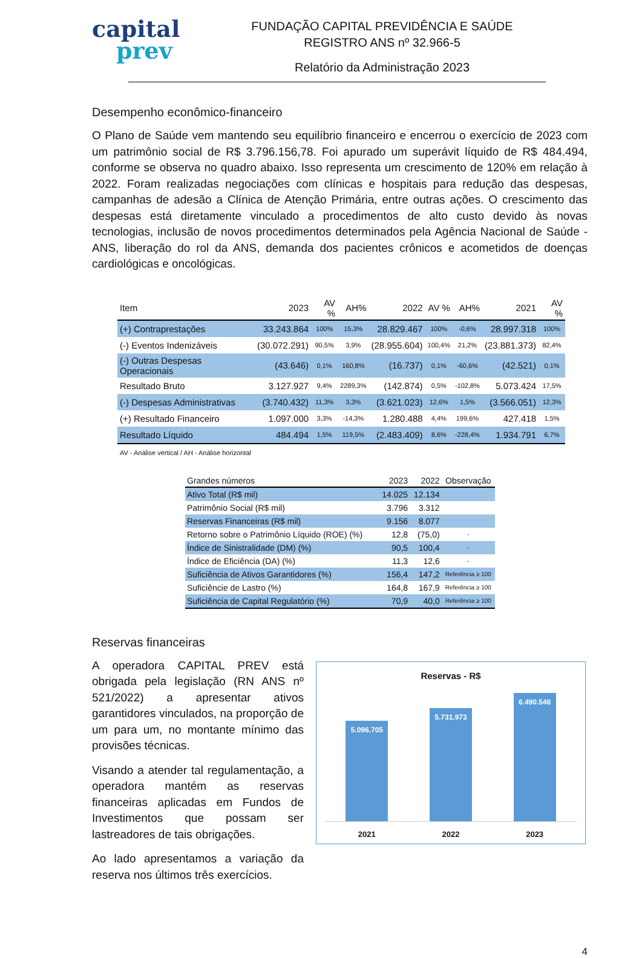capital
prev
FUNDAÇÃO CAPITAL PREVIDÊNCIA E SAÚDE
REGISTRO ANS nº 32.966-5
Relatório da Administração 2023
Desempenho econômico-financeiro
O Plano de Saúde vem mantendo seu equilíbrio financeiro e encerrou o exercício de 2023 com um patrimônio social de R$ 3.796.156,78. Foi apurado um superávit líquido de R$ 484.494, conforme se observa no quadro abaixo. Isso representa um crescimento de 120% em relação à 2022. Foram realizadas negociações com clínicas e hospitais para redução das despesas, campanhas de adesão a Clínica de Atenção Primária, entre outras ações. O crescimento das despesas está diretamente vinculado a procedimentos de alto custo devido às novas tecnologias, inclusão de novos procedimentos determinados pela Agência Nacional de Saúde - ANS, liberação do rol da ANS, demanda dos pacientes crônicos e acometidos de doenças cardiológicas e oncológicas.
| Item | 2023 | AV % | AH% | 2022 | AV % | AH% | 2021 | AV % |
| --- | --- | --- | --- | --- | --- | --- | --- | --- |
| (+) Contraprestações | 33.243.864 | 100% | 15,3% | 28.829.467 | 100% | -0,6% | 28.997.318 | 100% |
| (-) Eventos Indenizáveis | (30.072.291) | 90,5% | 3,9% | (28.955.604) | 100,4% | 21,2% | (23.881.373) | 82,4% |
| (-) Outras Despesas Operacionais | (43.646) | 0,1% | 160,8% | (16.737) | 0,1% | -60,6% | (42.521) | 0,1% |
| Resultado Bruto | 3.127.927 | 9,4% | 2289,3% | (142.874) | 0,5% | -102,8% | 5.073.424 | 17,5% |
| (-) Despesas Administrativas | (3.740.432) | 11,3% | 3,3% | (3.621.023) | 12,6% | 1,5% | (3.566.051) | 12,3% |
| (+) Resultado Financeiro | 1.097.000 | 3,3% | -14,3% | 1.280.488 | 4,4% | 199,6% | 427.418 | 1,5% |
| Resultado Líquido | 484.494 | 1,5% | 119,5% | (2.483.409) | 8,6% | -228,4% | 1.934.791 | 6,7% |
AV - Análise vertical / AH - Análise horizontal
| Grandes números | 2023 | 2022 | Observação |
| --- | --- | --- | --- |
| Ativo Total (R$ mil) | 14.025 | 12.134 | |
| Patrimônio Social (R$ mil) | 3.796 | 3.312 | |
| Reservas Financeiras (R$ mil) | 9.156 | 8.077 | |
| Retorno sobre o Patrimônio Líquido (ROE) (%) | 12,8 | (75,0) | - |
| Índice de Sinistralidade (DM) (%) | 90,5 | 100,4 | - |
| Índice de Eficiência (DA) (%) | 11,3 | 12,6 | - |
| Suficiência de Ativos Garantidores (%) | 156,4 | 147,2 | Referência ≥ 100 |
| Suficiêncie de Lastro (%) | 164,8 | 167,9 | Referência ≥ 100 |
| Suficiência de Capital Regulatório (%) | 70,9 | 40,0 | Referência ≥ 100 |
Reservas financeiras
A operadora CAPITAL PREV está obrigada pela legislação (RN ANS nº 521/2022) a apresentar ativos garantidores vinculados, na proporção de um para um, no montante mínimo das provisões técnicas.
Visando a atender tal regulamentação, a operadora mantém as reservas financeiras aplicadas em Fundos de Investimentos que possam ser lastreadores de tais obrigações.
Ao lado apresentamos a variação da reserva nos últimos três exercícios.
Reservas - R$
5.096.705
5.731.973
6.490.546
2021 2022 2023
4